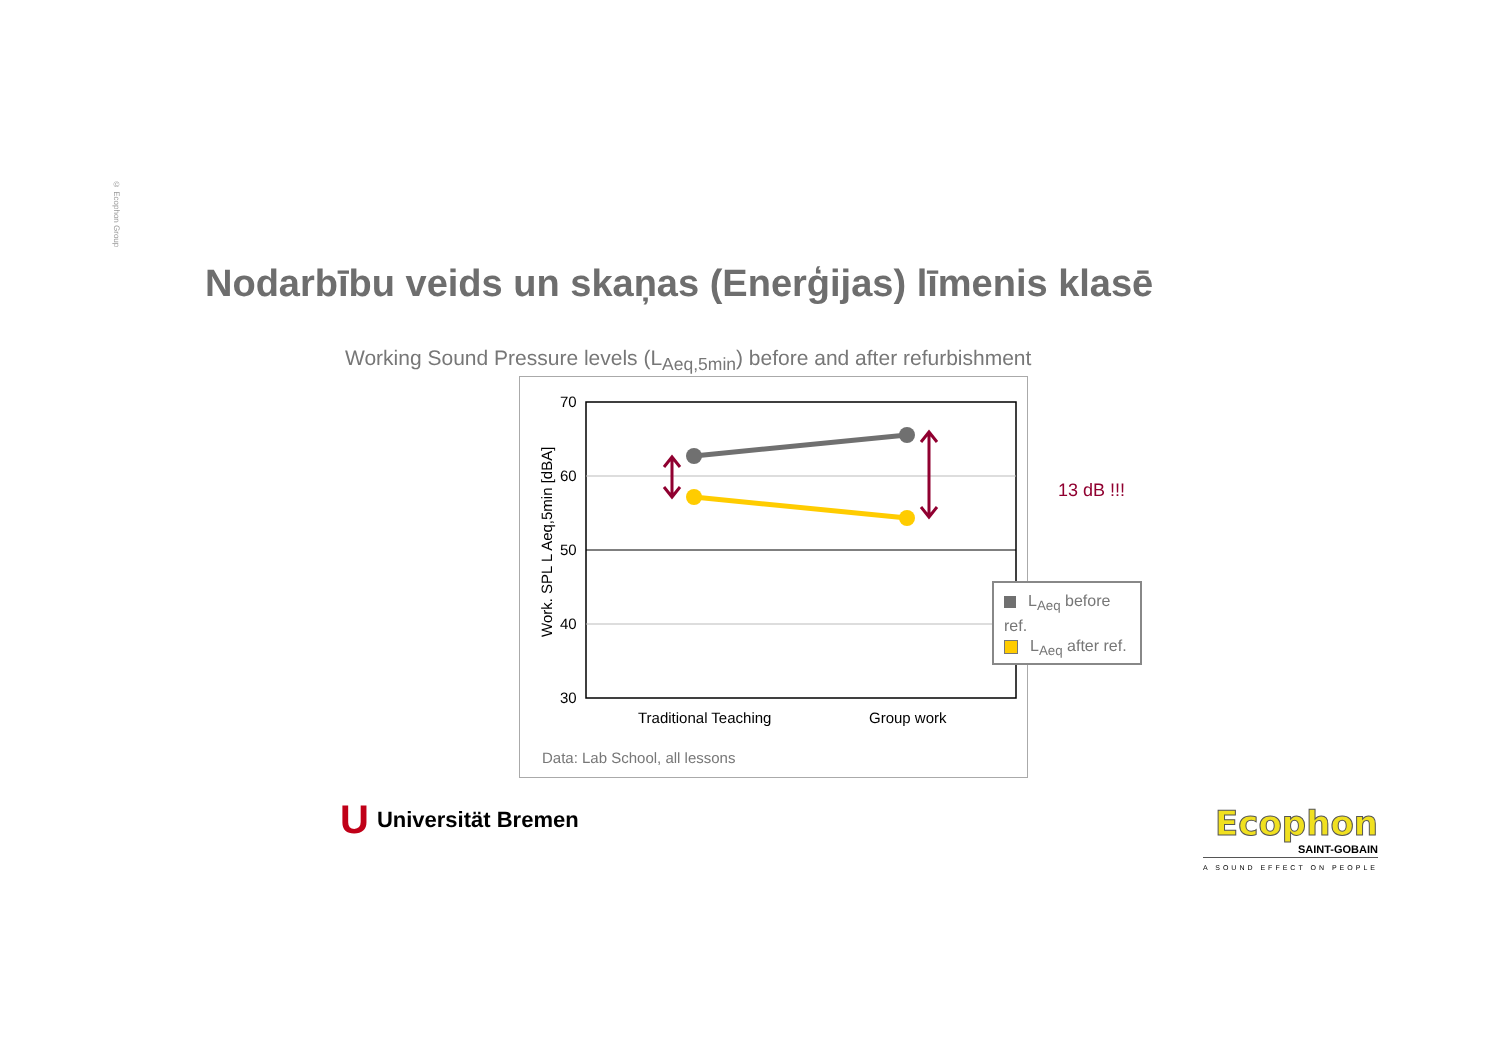© Ecophon Group
Nodarbību veids un skaņas (Enerģijas) līmenis klasē
Working Sound Pressure levels (L<sub>Aeq,5min</sub>) before and after refurbishment
70
60
50
40
30
Work. SPL L Aeq,5min [dBA]
Traditional Teaching
Group work
Data: Lab School, all lessons
13 dB !!!
L<sub>Aeq</sub> before ref.
L<sub>Aeq</sub> after ref.
U Universität Bremen
Ecophon
SAINT-GOBAIN
A SOUND EFFECT ON PEOPLE